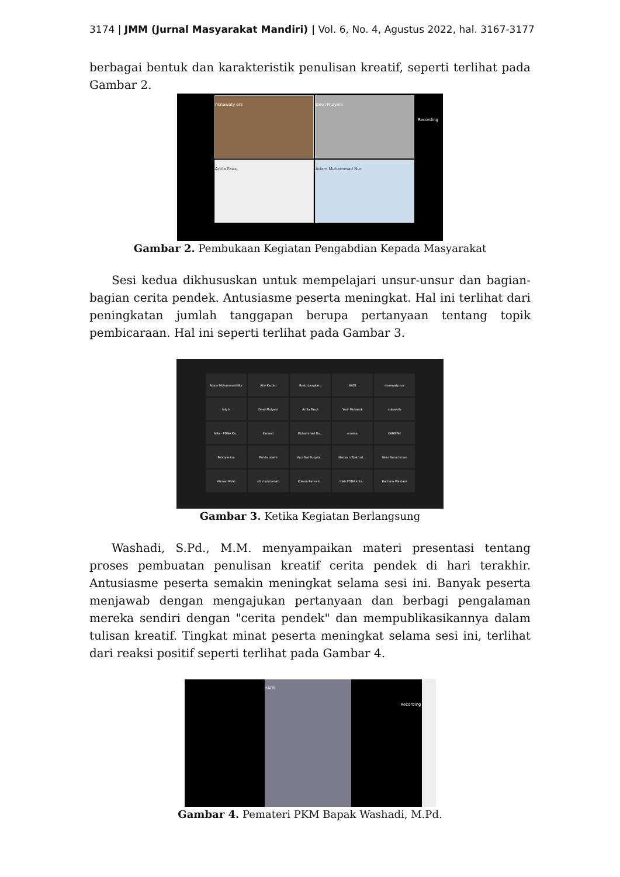3174 | JMM (Jurnal Masyarakat Mandiri) | Vol. 6, No. 4, Agustus 2022, hal. 3167-3177
berbagai bentuk dan karakteristik penulisan kreatif, seperti terlihat pada Gambar 2.
risnawaty erz Dewi Mulyani
Artila Fauzi Adam Muhammad Nur
Recording
Gambar 2. Pembukaan Kegiatan Pengabdian Kepada Masyarakat
Sesi kedua dikhususkan untuk mempelajari unsur-unsur dan bagian-bagian cerita pendek. Antusiasme peserta meningkat. Hal ini terlihat dari peningkatan jumlah tanggapan berupa pertanyaan tentang topik pembicaraan. Hal ini seperti terlihat pada Gambar 3.
Adam Muhammad Nur
Atie Kartini
Restu Jangkaru
HADI
risnawaty erz
lely h
Dewi Mulyani
Artila Fauzi
Yasir Mubarok
sukaesih
Alila - PDNA Ka...
Karwati
Muhammad Nu...
ermina
CARIPAH
Febriyanina
Farida utami
Ayu Dwi Puspita...
Nadya n Tjokroat...
Neni Nurachman
Ahmad Rizki
siti mutmainah
Kokom Ratna k...
Idah PDNA kota...
Rachma Wardani
Gambar 3. Ketika Kegiatan Berlangsung
Washadi, S.Pd., M.M. menyampaikan materi presentasi tentang proses pembuatan penulisan kreatif cerita pendek di hari terakhir. Antusiasme peserta semakin meningkat selama sesi ini. Banyak peserta menjawab dengan mengajukan pertanyaan dan berbagi pengalaman mereka sendiri dengan "cerita pendek" dan mempublikasikannya dalam tulisan kreatif. Tingkat minat peserta meningkat selama sesi ini, terlihat dari reaksi positif seperti terlihat pada Gambar 4.
HADI
Recording
Gambar 4. Pemateri PKM Bapak Washadi, M.Pd.